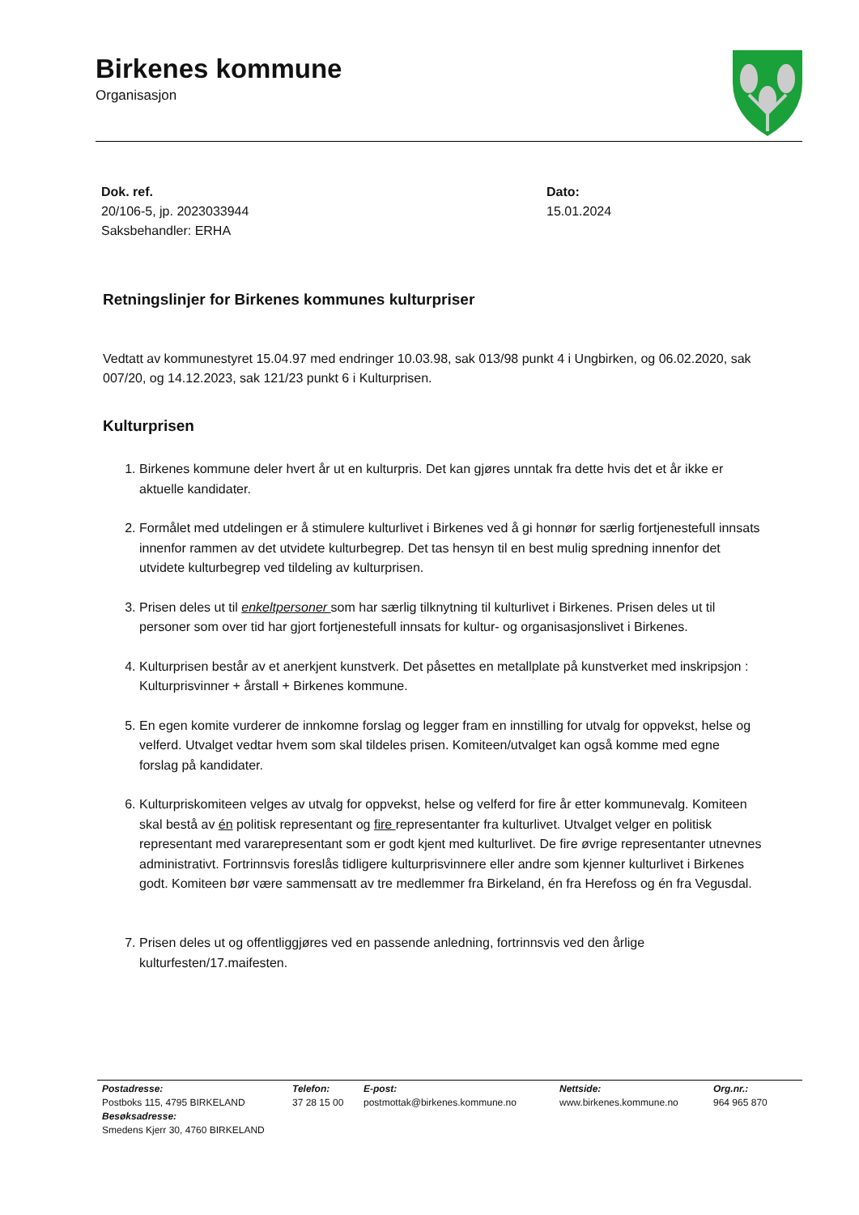Birkenes kommune
Organisasjon
Dok. ref.
20/106-5, jp. 2023033944
Saksbehandler: ERHA
Dato:
15.01.2024
Retningslinjer for Birkenes kommunes kulturpriser
Vedtatt av kommunestyret 15.04.97 med endringer 10.03.98, sak 013/98 punkt 4 i Ungbirken, og 06.02.2020, sak 007/20, og 14.12.2023, sak 121/23 punkt 6 i Kulturprisen.
Kulturprisen
1. Birkenes kommune deler hvert år ut en kulturpris. Det kan gjøres unntak fra dette hvis det et år ikke er aktuelle kandidater.
2. Formålet med utdelingen er å stimulere kulturlivet i Birkenes ved å gi honnør for særlig fortjenestefull innsats innenfor rammen av det utvidete kulturbegrep. Det tas hensyn til en best mulig spredning innenfor det utvidete kulturbegrep ved tildeling av kulturprisen.
3. Prisen deles ut til enkeltpersoner som har særlig tilknytning til kulturlivet i Birkenes. Prisen deles ut til personer som over tid har gjort fortjenestefull innsats for kultur- og organisasjonslivet i Birkenes.
4. Kulturprisen består av et anerkjent kunstverk. Det påsettes en metallplate på kunstverket med inskripsjon : Kulturprisvinner + årstall + Birkenes kommune.
5. En egen komite vurderer de innkomne forslag og legger fram en innstilling for utvalg for oppvekst, helse og velferd. Utvalget vedtar hvem som skal tildeles prisen. Komiteen/utvalget kan også komme med egne forslag på kandidater.
6. Kulturpriskomiteen velges av utvalg for oppvekst, helse og velferd for fire år etter kommunevalg. Komiteen skal bestå av én politisk representant og fire representanter fra kulturlivet. Utvalget velger en politisk representant med vararepresentant som er godt kjent med kulturlivet. De fire øvrige representanter utnevnes administrativt. Fortrinnsvis foreslås tidligere kulturprisvinnere eller andre som kjenner kulturlivet i Birkenes godt. Komiteen bør være sammensatt av tre medlemmer fra Birkeland, én fra Herefoss og én fra Vegusdal.
7. Prisen deles ut og offentliggjøres ved en passende anledning, fortrinnsvis ved den årlige kulturfesten/17.maifesten.
Postadresse:
Postboks 115, 4795 BIRKELAND
Besøksadresse:
Smedens Kjerr 30, 4760 BIRKELAND
Telefon:
37 28 15 00
E-post:
postmottak@birkenes.kommune.no
Nettside:
www.birkenes.kommune.no
Org.nr.:
964 965 870